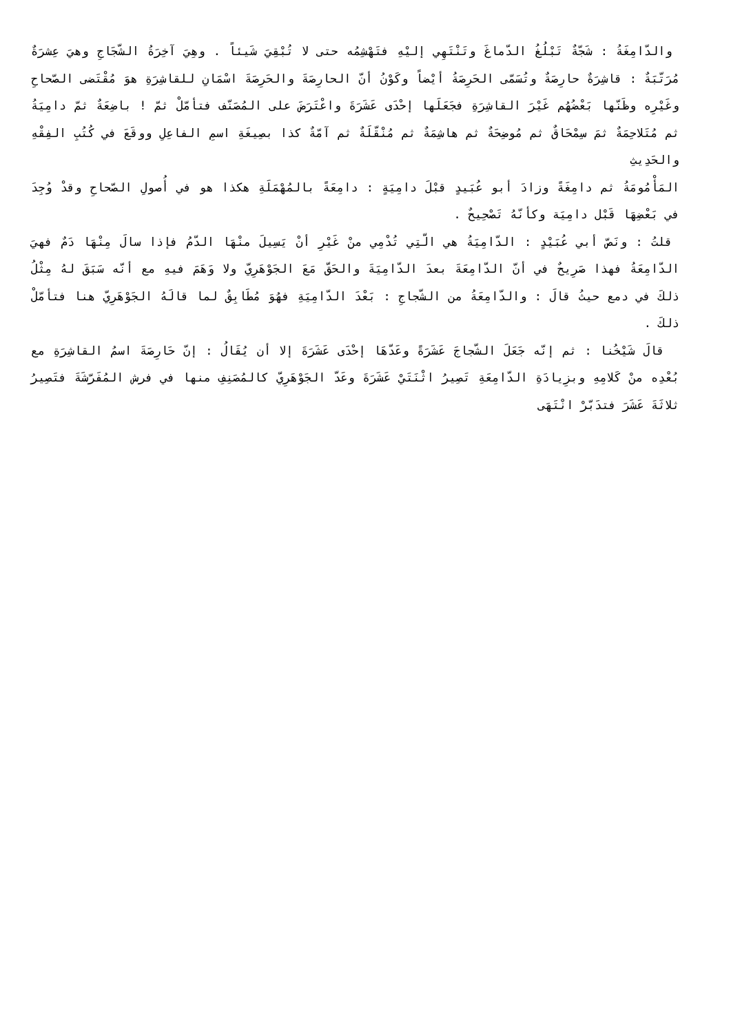والدّامِغَةُ : شَجّةٌ تَبْلُغُ الدّماغَ وتَنْتَهِي إليْهِ فتَهْشِمُه حتى لا تُبْقِيَ شَيئاً . وهِيَ آخِرَةُ الشّجَاجِ وهيَ عِشرَةٌ مُرَتّبَةٌ : قاشِرَةٌ حارِصَةٌ وتُسَمّى الحَرِصَةُ أيْضاً وكَوْنُ أنّ الحارِصَةَ والحَرِصَةَ اسْمَانِ للقاشِرَةِ هوَ مُقْتَضى الصّحاحِ وغَيْرِه وظَنّها بَعْضُهُم غَيْرَ القاشِرَةِ فجَعَلَها إحْدَى عَشَرَةَ واعْتَرَضَ على المُصَنّف فتأمّلْ ثمّ ! باضِعَةٌ ثمّ دامِيَةُ ثم مُتَلاحِمَةٌ ثمَ سِمْحَاقٌ ثم مُوضِحَةٌ ثم هاشِمَةٌ ثم مُنْقّلَةٌ ثم آمّةٌ كذا بصِيغَةِ اسمِ الفاعِلِ ووقَعَ في كُتُبِ الفِقْهِ والحَدِيثِ
المَأْمُومَةُ ثم دامِغَةً وزادَ أبو عُبَيدٍ قبْلَ دامِيَةٍ : دامِعَةً بالمُهْمَلَةِ هكذا هو في أُصولِ الصّحاحِ وقدْ وُجِدَ في بَعْضِهَا قَبْل دامِيَة وكأنّهُ تَصْحِيحٌ .
قلتُ : ونَصّ أبي عُبَيْدٍ : الدّامِيَةُ هي الّتِي تُدْمِي منْ غَيْرِ أنْ يَسِيلَ منْهَا الدّمُ فإذا سالَ مِنْهَا دَمٌ فهيَ الدّامِعَةُ فهذا صَرِيحٌ في أنّ الدّامِعَةَ بعدَ الدّامِيَةَ والحَقّ مَعَ الجَوْهَرِيّ ولا وَهَمَ فيهِ مع أنّه سَبَقَ لهُ مِثْلُ ذلكَ في دمع حيثُ قالَ : والدّامِعَةُ من الشّجاجِ : بَعْدَ الدّامِيَةِ فهُوَ مُطَابِقٌ لما قالَهُ الجَوْهَرِيّ هنا فتأمّلْ ذلكَ .
قالَ شَيْخُنا : ثم إنّه جَعَلَ الشّجاجَ عَشَرَةً وعَدّهَا إحْدَى عَشَرَةَ إلا أن يُقَالُ : إنّ حَارِصَةَ اسمُ القاشِرَةِ مع بُعْدِه منْ كَلامِهِ وبزِيادَةِ الدّامِعَةِ تَصِيرُ اثْنَتَيْ عَشَرَةَ وعَدّ الجَوْهَرِيّ كالمُصَنِفِ منها في فرش المُفَرّشَةَ فتَصِيرُ ثلاثَةَ عَشَرَ فتدَبّرْ انْتَهَى